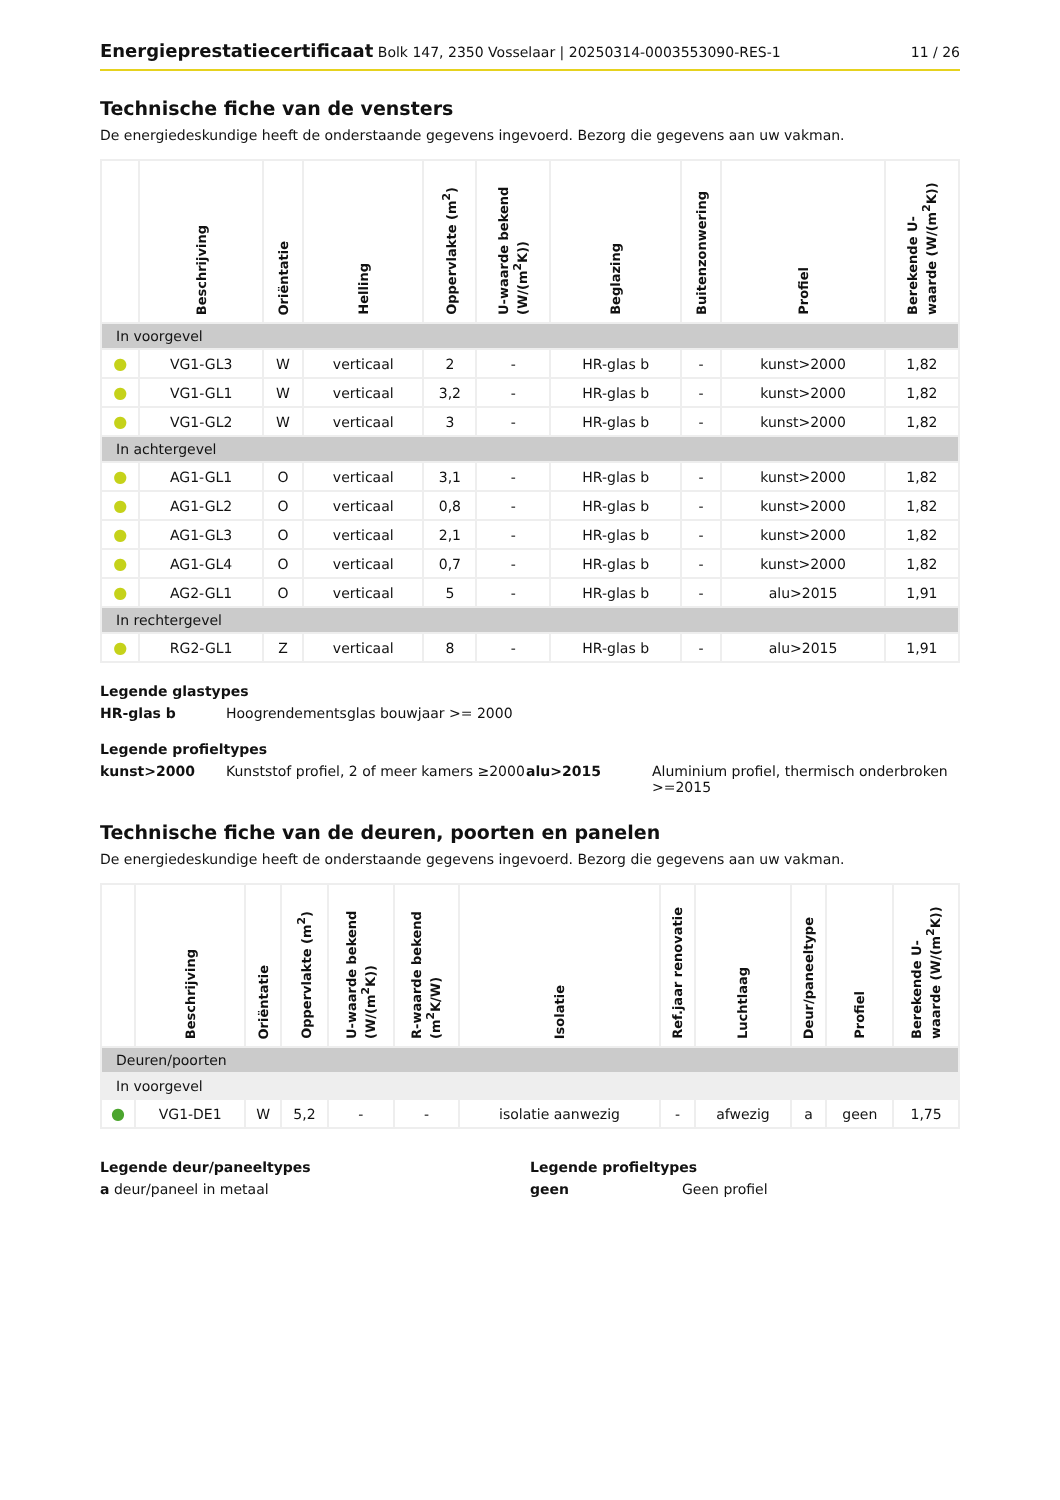Energieprestatiecertificaat Bolk 147, 2350 Vosselaar | 20250314-0003553090-RES-1
11 / 26
Technische fiche van de vensters
De energiedeskundige heeft de onderstaande gegevens ingevoerd. Bezorg die gegevens aan uw vakman.
| | Beschrijving | Oriëntatie | Helling | Oppervlakte (m<sup>2</sup>) | U-waarde bekend (W/(m<sup>2</sup>K)) | Beglazing | Buitenzonwering | Profiel | Berekende U-waarde (W/(m<sup>2</sup>K)) |
| --- | --- | --- | --- | --- | --- | --- | --- | --- | --- |
| In voorgevel | | | | | | | | | |
| ● | VG1-GL3 | W | verticaal | 2 | - | HR-glas b | - | kunst>2000 | 1,82 |
| ● | VG1-GL1 | W | verticaal | 3,2 | - | HR-glas b | - | kunst>2000 | 1,82 |
| ● | VG1-GL2 | W | verticaal | 3 | - | HR-glas b | - | kunst>2000 | 1,82 |
| In achtergevel | | | | | | | | | |
| ● | AG1-GL1 | O | verticaal | 3,1 | - | HR-glas b | - | kunst>2000 | 1,82 |
| ● | AG1-GL2 | O | verticaal | 0,8 | - | HR-glas b | - | kunst>2000 | 1,82 |
| ● | AG1-GL3 | O | verticaal | 2,1 | - | HR-glas b | - | kunst>2000 | 1,82 |
| ● | AG1-GL4 | O | verticaal | 0,7 | - | HR-glas b | - | kunst>2000 | 1,82 |
| ● | AG2-GL1 | O | verticaal | 5 | - | HR-glas b | - | alu>2015 | 1,91 |
| In rechtergevel | | | | | | | | | |
| ● | RG2-GL1 | Z | verticaal | 8 | - | HR-glas b | - | alu>2015 | 1,91 |
Legende glastypes
HR-glas b
Hoogrendementsglas bouwjaar >= 2000
Legende profieltypes
kunst>2000
Kunststof profiel, 2 of meer kamers ≥2000
alu>2015
Aluminium profiel, thermisch onderbroken >=2015
Technische fiche van de deuren, poorten en panelen
De energiedeskundige heeft de onderstaande gegevens ingevoerd. Bezorg die gegevens aan uw vakman.
| | Beschrijving | Oriëntatie | Oppervlakte (m<sup>2</sup>) | U-waarde bekend (W/(m<sup>2</sup>K)) | R-waarde bekend (m<sup>2</sup>K/W) | Isolatie | Ref.jaar renovatie | Luchtlaag | Deur/paneeltype | Profiel | Berekende U-waarde (W/(m<sup>2</sup>K)) |
| --- | --- | --- | --- | --- | --- | --- | --- | --- | --- | --- | --- |
| Deuren/poorten | | | | | | | | | | | |
| In voorgevel | | | | | | | | | | | |
| ● | VG1-DE1 | W | 5,2 | - | - | isolatie aanwezig | - | afwezig | a | geen | 1,75 |
Legende deur/paneeltypes
a deur/paneel in metaal
Legende profieltypes
geen Geen profiel